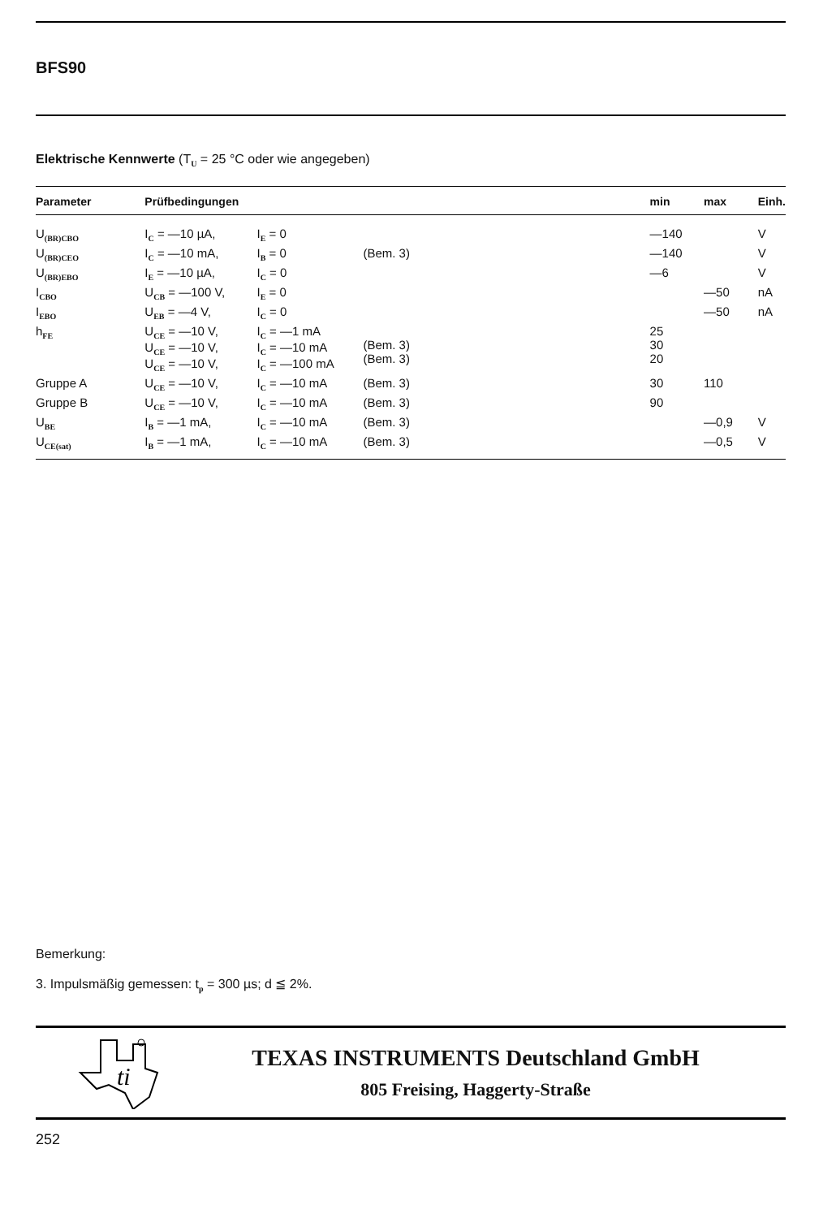BFS90
Elektrische Kennwerte (T<sub>U</sub> = 25 °C oder wie angegeben)
| Parameter | Prüfbedingungen | | | min | max | Einh. |
| --- | --- | --- | --- | --- | --- | --- |
| U<sub>(BR)CBO</sub> | I<sub>C</sub> = —10 µA, | I<sub>E</sub> = 0 | | —140 | | V |
| U<sub>(BR)CEO</sub> | I<sub>C</sub> = —10 mA, | I<sub>B</sub> = 0 | (Bem. 3) | —140 | | V |
| U<sub>(BR)EBO</sub> | I<sub>E</sub> = —10 µA, | I<sub>C</sub> = 0 | | —6 | | V |
| I<sub>CBO</sub> | U<sub>CB</sub> = —100 V, | I<sub>E</sub> = 0 | | | —50 | nA |
| I<sub>EBO</sub> | U<sub>EB</sub> = —4 V, | I<sub>C</sub> = 0 | | | —50 | nA |
| h<sub>FE</sub> | U<sub>CE</sub> = —10 V, U<sub>CE</sub> = —10 V, U<sub>CE</sub> = —10 V, | I<sub>C</sub> = —1 mA I<sub>C</sub> = —10 mA I<sub>C</sub> = —100 mA | (Bem. 3) (Bem. 3) | 25 30 20 | | |
| Gruppe A | U<sub>CE</sub> = —10 V, | I<sub>C</sub> = —10 mA | (Bem. 3) | 30 | 110 | |
| Gruppe B | U<sub>CE</sub> = —10 V, | I<sub>C</sub> = —10 mA | (Bem. 3) | 90 | | |
| U<sub>BE</sub> | I<sub>B</sub> = —1 mA, | I<sub>C</sub> = —10 mA | (Bem. 3) | | —0,9 | V |
| U<sub>CE(sat)</sub> | I<sub>B</sub> = —1 mA, | I<sub>C</sub> = —10 mA | (Bem. 3) | | —0,5 | V |
Bemerkung:
3. Impulsmäßig gemessen: t<sub>p</sub> = 300 µs; d ≦ 2%.
ti
TEXAS INSTRUMENTS Deutschland GmbH
805 Freising, Haggerty-Straße
252